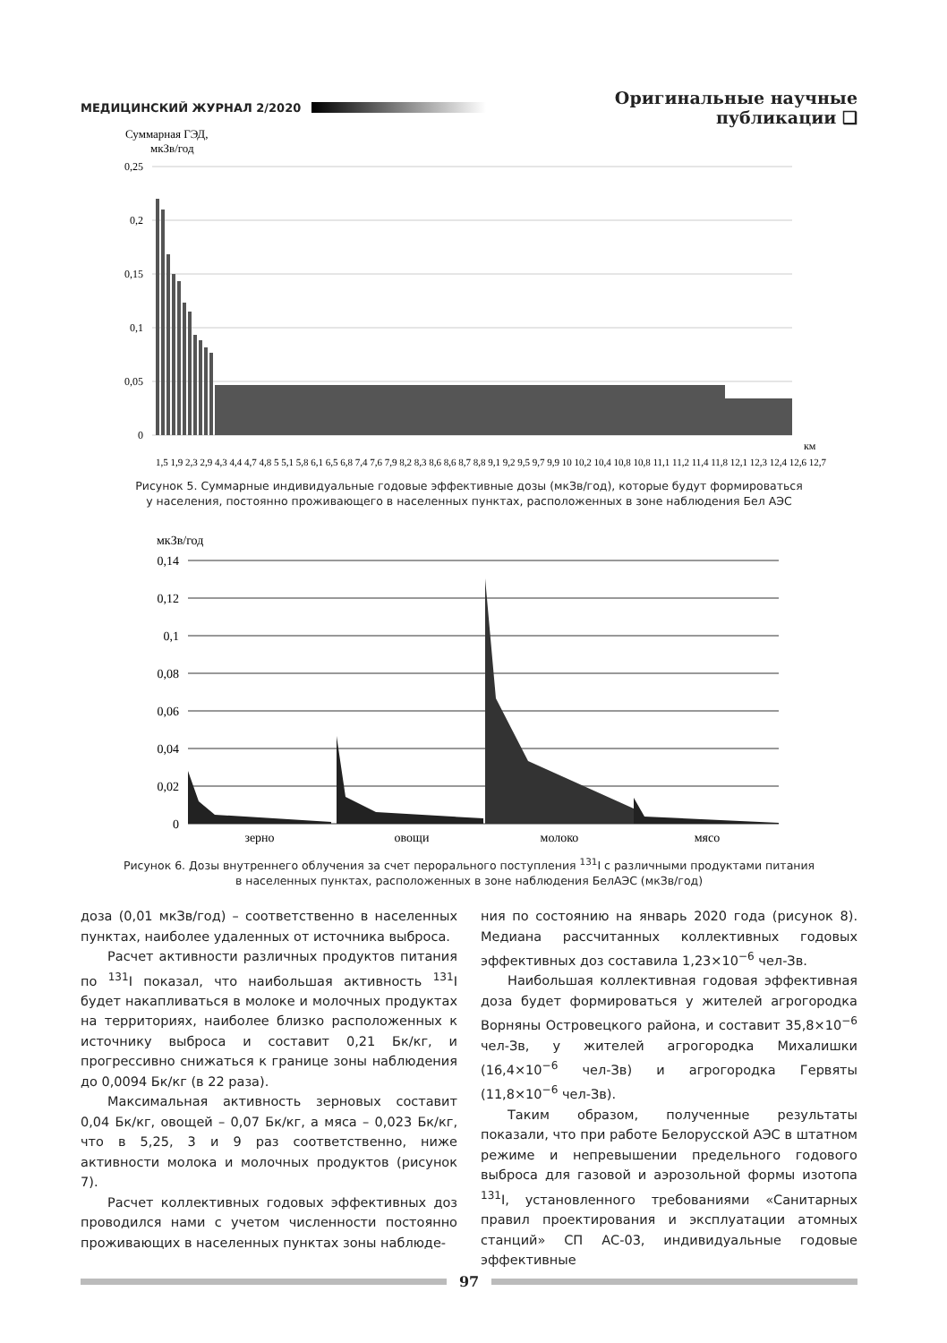МЕДИЦИНСКИЙ ЖУРНАЛ 2/2020 Оригинальные научные публикации ❑
Суммарная ГЭД,
мкЗв/год
0,25
0,2
0,15
0,1
0,05
0
км
1,5 1,9 2,3 2,9 4,3 4,4 4,7 4,8 5 5,1 5,8 6,1 6,5 6,8 7,4 7,6 7,9 8,2 8,3 8,6 8,6 8,7 8,8 9,1 9,2 9,5 9,7 9,9 10 10,2 10,4 10,8 10,8 11,1 11,2 11,4 11,8 12,1 12,3 12,4 12,6 12,7
Рисунок 5. Суммарные индивидуальные годовые эффективные дозы (мкЗв/год), которые будут формироваться
у населения, постоянно проживающего в населенных пунктах, расположенных в зоне наблюдения Бел АЭС
мкЗв/год
0,14
0,12
0,1
0,08
0,06
0,04
0,02
0
зерно
овощи
молоко
мясо
Рисунок 6. Дозы внутреннего облучения за счет перорального поступления <sup>131</sup>I с различными продуктами питания
в населенных пунктах, расположенных в зоне наблюдения БелАЭС (мкЗв/год)
доза (0,01 мкЗв/год) – соответственно в населенных пунктах, наиболее удаленных от источника выброса.
Расчет активности различных продуктов питания по <sup>131</sup>I показал, что наибольшая активность <sup>131</sup>I будет накапливаться в молоке и молочных продуктах на территориях, наиболее близко расположенных к источнику выброса и составит 0,21 Бк/кг, и прогрессивно снижаться к границе зоны наблюдения до 0,0094 Бк/кг (в 22 раза).
Максимальная активность зерновых составит 0,04 Бк/кг, овощей – 0,07 Бк/кг, а мяса – 0,023 Бк/кг, что в 5,25, 3 и 9 раз соответственно, ниже активности молока и молочных продуктов (рисунок 7).
Расчет коллективных годовых эффективных доз проводился нами с учетом численности постоянно проживающих в населенных пунктах зоны наблюде-
ния по состоянию на январь 2020 года (рисунок 8). Медиана рассчитанных коллективных годовых эффективных доз составила 1,23×10<sup>−6</sup> чел-Зв.
Наибольшая коллективная годовая эффективная доза будет формироваться у жителей агрогородка Ворняны Островецкого района, и составит 35,8×10<sup>−6</sup> чел-Зв, у жителей агрогородка Михалишки (16,4×10<sup>−6</sup> чел-Зв) и агрогородка Гервяты (11,8×10<sup>−6</sup> чел-Зв).
Таким образом, полученные результаты показали, что при работе Белорусской АЭС в штатном режиме и непревышении предельного годового выброса для газовой и аэрозольной формы изотопа <sup>131</sup>I, установленного требованиями «Санитарных правил проектирования и эксплуатации атомных станций» СП АС-03, индивидуальные годовые эффективные
97